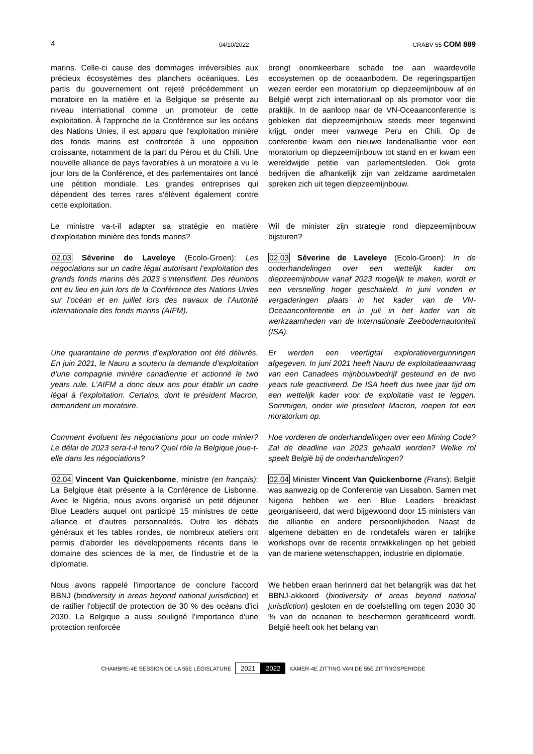4 04/10/2022 CRABV 55 COM 889
marins. Celle-ci cause des dommages irréversibles aux précieux écosystèmes des planchers océaniques. Les partis du gouvernement ont rejeté précédemment un moratoire en la matière et la Belgique se présente au niveau international comme un promoteur de cette exploitation. À l'approche de la Conférence sur les océans des Nations Unies, il est apparu que l'exploitation minière des fonds marins est confrontée à une opposition croissante, notamment de la part du Pérou et du Chili. Une nouvelle alliance de pays favorables à un moratoire a vu le jour lors de la Conférence, et des parlementaires ont lancé une pétition mondiale. Les grandes entreprises qui dépendent des terres rares s'élèvent également contre cette exploitation.
brengt onomkeerbare schade toe aan waardevolle ecosystemen op de oceaanbodem. De regeringspartijen wezen eerder een moratorium op diepzeemijnbouw af en België werpt zich internationaal op als promotor voor die praktijk. In de aanloop naar de VN-Oceaanconferentie is gebleken dat diepzeemijnbouw steeds meer tegenwind krijgt, onder meer vanwege Peru en Chili. Op de conferentie kwam een nieuwe landenalliantie voor een moratorium op diepzeemijnbouw tot stand en er kwam een wereldwijde petitie van parlementsleden. Ook grote bedrijven die afhankelijk zijn van zeldzame aardmetalen spreken zich uit tegen diepzeemijnbouw.
Le ministre va-t-il adapter sa stratégie en matière d'exploitation minière des fonds marins?
Wil de minister zijn strategie rond diepzeemijnbouw bijsturen?
02.03 Séverine de Laveleye (Ecolo-Groen): Les négociations sur un cadre légal autorisant l’exploitation des grands fonds marins dès 2023 s’intensifient. Des réunions ont eu lieu en juin lors de la Conférence des Nations Unies sur l’océan et en juillet lors des travaux de l’Autorité internationale des fonds marins (AIFM).
02.03 Séverine de Laveleye (Ecolo-Groen): In de onderhandelingen over een wettelijk kader om diepzeemijnbouw vanaf 2023 mogelijk te maken, wordt er een versnelling hoger geschakeld. In juni vonden er vergaderingen plaats in het kader van de VN-Oceaanconferentie en in juli in het kader van de werkzaamheden van de Internationale Zeebodemautoriteit (ISA).
Une quarantaine de permis d’exploration ont été délivrés. En juin 2021, le Nauru a soutenu la demande d’exploitation d’une compagnie minière canadienne et actionné le two years rule. L’AIFM a donc deux ans pour établir un cadre légal à l’exploitation. Certains, dont le président Macron, demandent un moratoire.
Er werden een veertigtal exploratievergunningen afgegeven. In juni 2021 heeft Nauru de exploitatieaanvraag van een Canadees mijnbouwbedrijf gesteund en de two years rule geactiveerd. De ISA heeft dus twee jaar tijd om een wettelijk kader voor de exploitatie vast te leggen. Sommigen, onder wie president Macron, roepen tot een moratorium op.
Comment évoluent les négociations pour un code minier? Le délai de 2023 sera-t-il tenu? Quel rôle la Belgique joue-t-elle dans les négociations?
Hoe vorderen de onderhandelingen over een Mining Code? Zal de deadline van 2023 gehaald worden? Welke rol speelt België bij de onderhandelingen?
02.04 Vincent Van Quickenborne, ministre (en français): La Belgique était présente à la Conférence de Lisbonne. Avec le Nigéria, nous avons organisé un petit déjeuner Blue Leaders auquel ont participé 15 ministres de cette alliance et d'autres personnalités. Outre les débats généraux et les tables rondes, de nombreux ateliers ont permis d'aborder les développements récents dans le domaine des sciences de la mer, de l'industrie et de la diplomatie.
02.04 Minister Vincent Van Quickenborne (Frans): België was aanwezig op de Conferentie van Lissabon. Samen met Nigeria hebben we een Blue Leaders breakfast georganiseerd, dat werd bijgewoond door 15 ministers van die alliantie en andere persoonlijkheden. Naast de algemene debatten en de rondetafels waren er talrijke workshops over de recente ontwikkelingen op het gebied van de mariene wetenschappen, industrie en diplomatie.
Nous avons rappelé l'importance de conclure l'accord BBNJ (biodiversity in areas beyond national jurisdiction) et de ratifier l'objectif de protection de 30 % des océans d'ici 2030. La Belgique a aussi souligné l'importance d'une protection renforcée
We hebben eraan herinnerd dat het belangrijk was dat het BBNJ-akkoord (biodiversity of areas beyond national jurisdiction) gesloten en de doelstelling om tegen 2030 30 % van de oceanen te beschermen geratificeerd wordt. België heeft ook het belang van
CHAMBRE-4E SESSION DE LA 55E LÉGISLATURE 2021 2022 KAMER-4E ZITTING VAN DE 55E ZITTINGSPERIODE